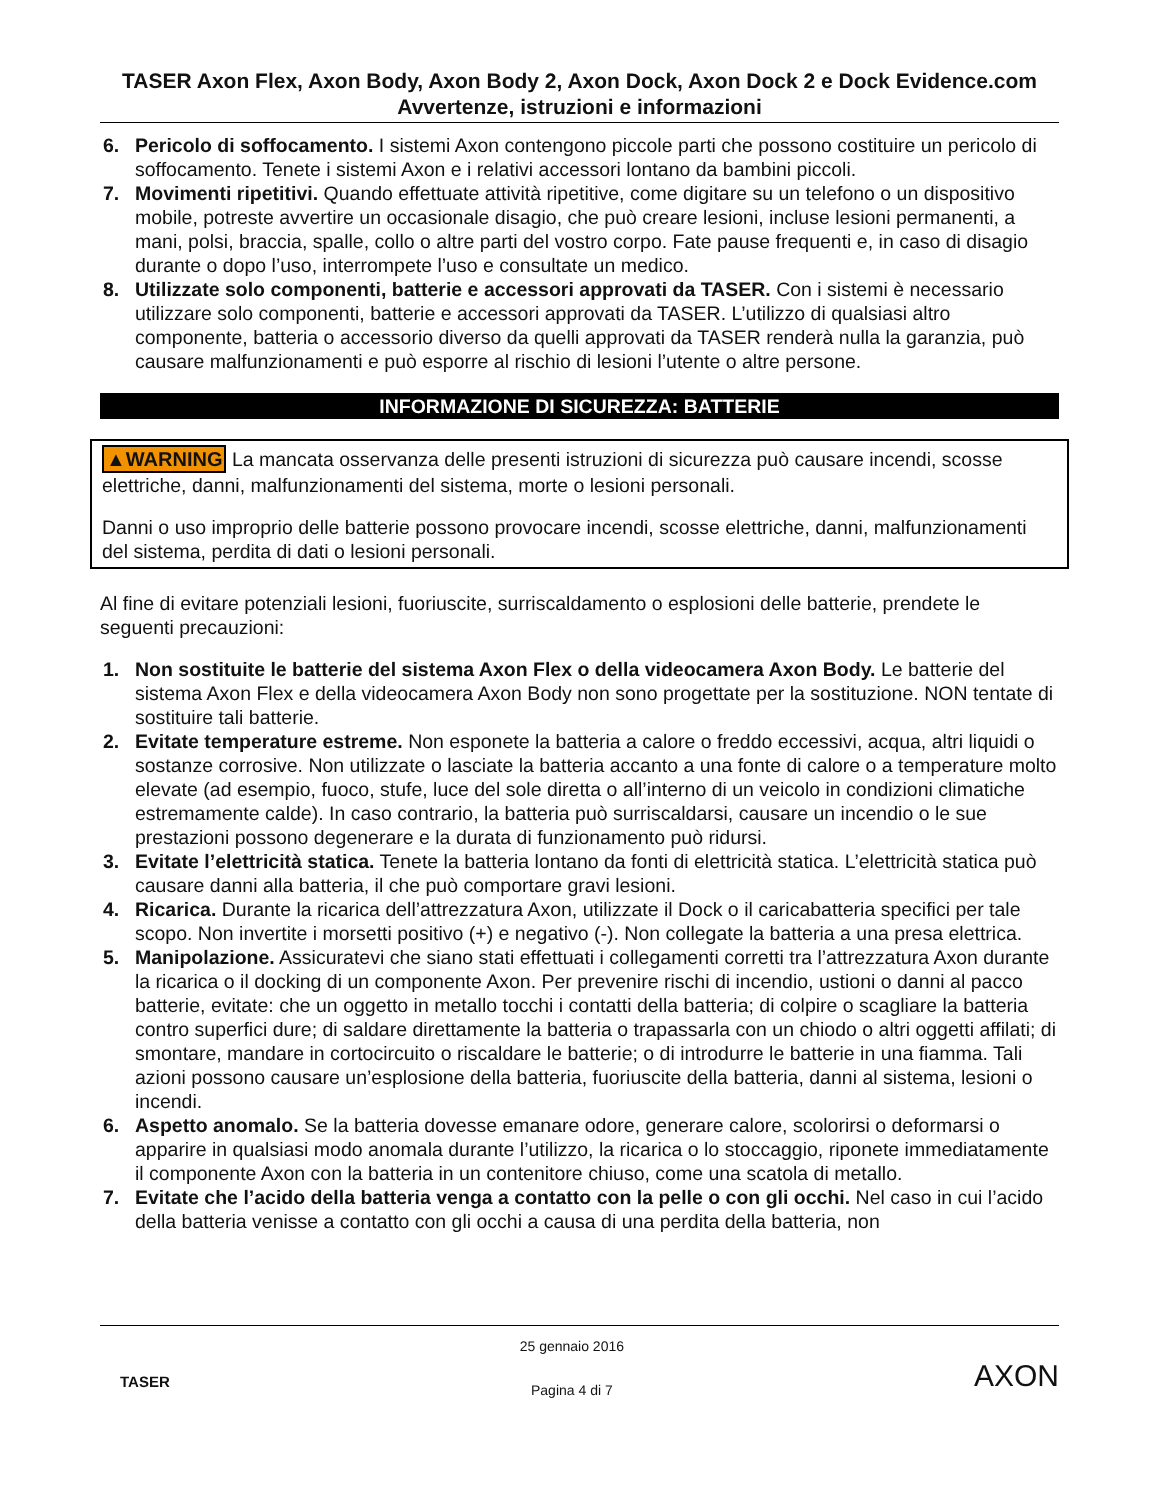TASER Axon Flex, Axon Body, Axon Body 2, Axon Dock, Axon Dock 2 e Dock Evidence.com Avvertenze, istruzioni e informazioni
6. Pericolo di soffocamento. I sistemi Axon contengono piccole parti che possono costituire un pericolo di soffocamento. Tenete i sistemi Axon e i relativi accessori lontano da bambini piccoli.
7. Movimenti ripetitivi. Quando effettuate attività ripetitive, come digitare su un telefono o un dispositivo mobile, potreste avvertire un occasionale disagio, che può creare lesioni, incluse lesioni permanenti, a mani, polsi, braccia, spalle, collo o altre parti del vostro corpo. Fate pause frequenti e, in caso di disagio durante o dopo l’uso, interrompete l’uso e consultate un medico.
8. Utilizzate solo componenti, batterie e accessori approvati da TASER. Con i sistemi è necessario utilizzare solo componenti, batterie e accessori approvati da TASER. L’utilizzo di qualsiasi altro componente, batteria o accessorio diverso da quelli approvati da TASER renderà nulla la garanzia, può causare malfunzionamenti e può esporre al rischio di lesioni l’utente o altre persone.
INFORMAZIONE DI SICUREZZA: BATTERIE
▲WARNING La mancata osservanza delle presenti istruzioni di sicurezza può causare incendi, scosse elettriche, danni, malfunzionamenti del sistema, morte o lesioni personali.
Danni o uso improprio delle batterie possono provocare incendi, scosse elettriche, danni, malfunzionamenti del sistema, perdita di dati o lesioni personali.
Al fine di evitare potenziali lesioni, fuoriuscite, surriscaldamento o esplosioni delle batterie, prendete le seguenti precauzioni:
1. Non sostituite le batterie del sistema Axon Flex o della videocamera Axon Body. Le batterie del sistema Axon Flex e della videocamera Axon Body non sono progettate per la sostituzione. NON tentate di sostituire tali batterie.
2. Evitate temperature estreme. Non esponete la batteria a calore o freddo eccessivi, acqua, altri liquidi o sostanze corrosive. Non utilizzate o lasciate la batteria accanto a una fonte di calore o a temperature molto elevate (ad esempio, fuoco, stufe, luce del sole diretta o all’interno di un veicolo in condizioni climatiche estremamente calde). In caso contrario, la batteria può surriscaldarsi, causare un incendio o le sue prestazioni possono degenerare e la durata di funzionamento può ridursi.
3. Evitate l’elettricità statica. Tenete la batteria lontano da fonti di elettricità statica. L’elettricità statica può causare danni alla batteria, il che può comportare gravi lesioni.
4. Ricarica. Durante la ricarica dell’attrezzatura Axon, utilizzate il Dock o il caricabatteria specifici per tale scopo. Non invertite i morsetti positivo (+) e negativo (-). Non collegate la batteria a una presa elettrica.
5. Manipolazione. Assicuratevi che siano stati effettuati i collegamenti corretti tra l’attrezzatura Axon durante la ricarica o il docking di un componente Axon. Per prevenire rischi di incendio, ustioni o danni al pacco batterie, evitate: che un oggetto in metallo tocchi i contatti della batteria; di colpire o scagliare la batteria contro superfici dure; di saldare direttamente la batteria o trapassarla con un chiodo o altri oggetti affilati; di smontare, mandare in cortocircuito o riscaldare le batterie; o di introdurre le batterie in una fiamma. Tali azioni possono causare un’esplosione della batteria, fuoriuscite della batteria, danni al sistema, lesioni o incendi.
6. Aspetto anomalo. Se la batteria dovesse emanare odore, generare calore, scolorirsi o deformarsi o apparire in qualsiasi modo anomala durante l’utilizzo, la ricarica o lo stoccaggio, riponete immediatamente il componente Axon con la batteria in un contenitore chiuso, come una scatola di metallo.
7. Evitate che l’acido della batteria venga a contatto con la pelle o con gli occhi. Nel caso in cui l’acido della batteria venisse a contatto con gli occhi a causa di una perdita della batteria, non
TASER
25 gennaio 2016
Pagina 4 di 7
AXON